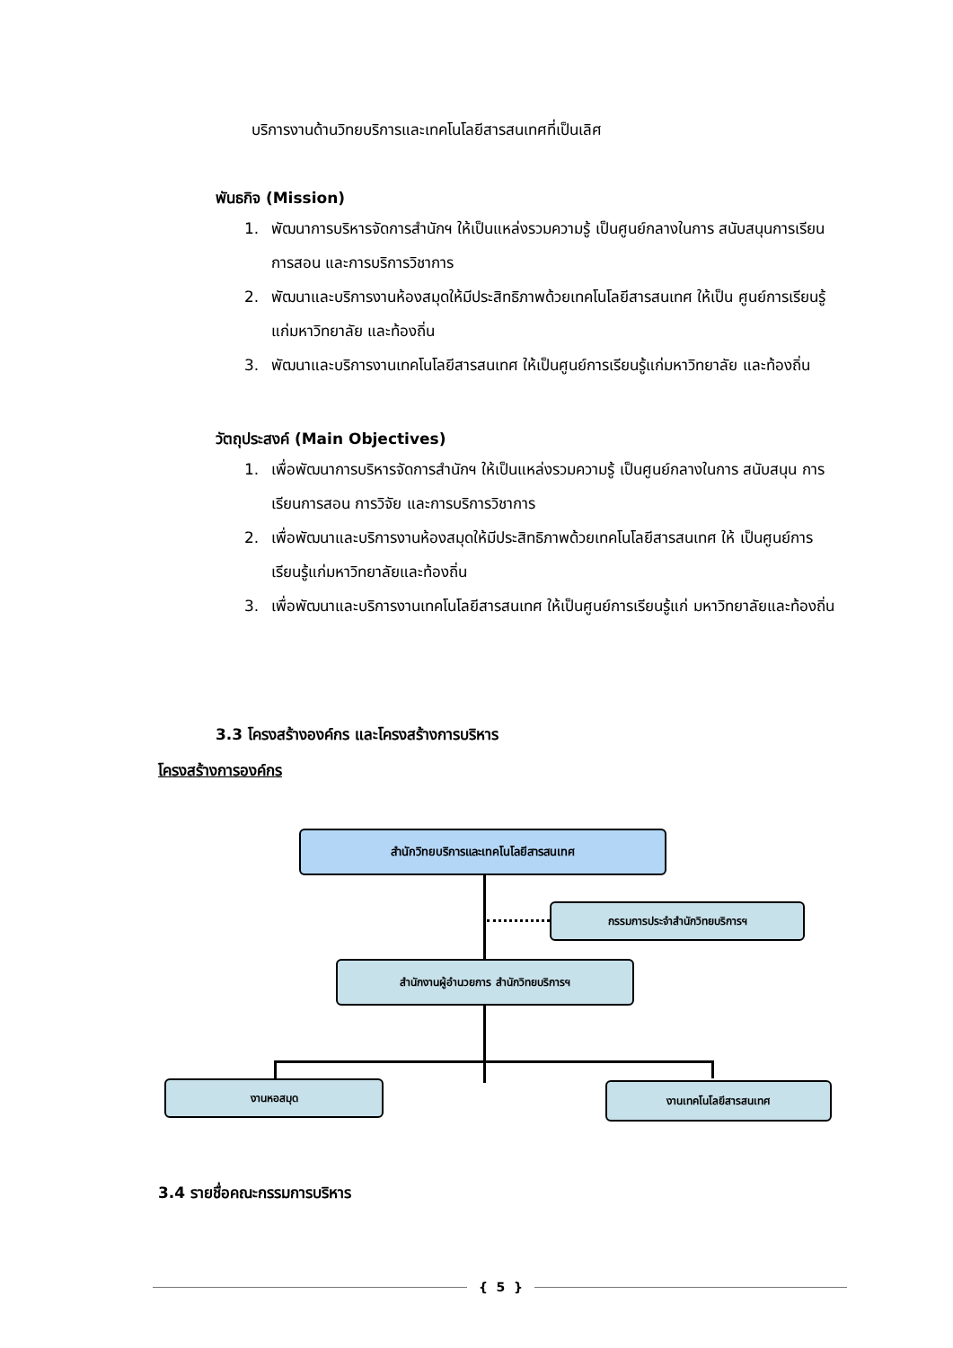บริการงานด้านวิทยบริการและเทคโนโลยีสารสนเทศที่เป็นเลิศ
พันธกิจ (Mission)
1. พัฒนาการบริหารจัดการสำนักฯ ให้เป็นแหล่งรวมความรู้ เป็นศูนย์กลางในการ สนับสนุนการเรียน การสอน และการบริการวิชาการ
2. พัฒนาและบริการงานห้องสมุดให้มีประสิทธิภาพด้วยเทคโนโลยีสารสนเทศ ให้เป็น ศูนย์การเรียนรู้แก่มหาวิทยาลัย และท้องถิ่น
3. พัฒนาและบริการงานเทคโนโลยีสารสนเทศ ให้เป็นศูนย์การเรียนรู้แก่มหาวิทยาลัย และท้องถิ่น
วัตถุประสงค์ (Main Objectives)
1. เพื่อพัฒนาการบริหารจัดการสำนักฯ ให้เป็นแหล่งรวมความรู้ เป็นศูนย์กลางในการ สนับสนุน การเรียนการสอน การวิจัย และการบริการวิชาการ
2. เพื่อพัฒนาและบริการงานห้องสมุดให้มีประสิทธิภาพด้วยเทคโนโลยีสารสนเทศ ให้ เป็นศูนย์การเรียนรู้แก่มหาวิทยาลัยและท้องถิ่น
3. เพื่อพัฒนาและบริการงานเทคโนโลยีสารสนเทศ ให้เป็นศูนย์การเรียนรู้แก่ มหาวิทยาลัยและท้องถิ่น
3.3 โครงสร้างองค์กร และโครงสร้างการบริหาร
โครงสร้างการองค์กร
สำนักวิทยบริการและเทคโนโลยีสารสนเทศ
กรรมการประจำสำนักวิทยบริการฯ
สำนักงานผู้อำนวยการ สำนักวิทยบริการฯ
งานหอสมุด งานเทคโนโลยีสารสนเทศ
3.4 รายชื่อคณะกรรมการบริหาร
{ 5 }